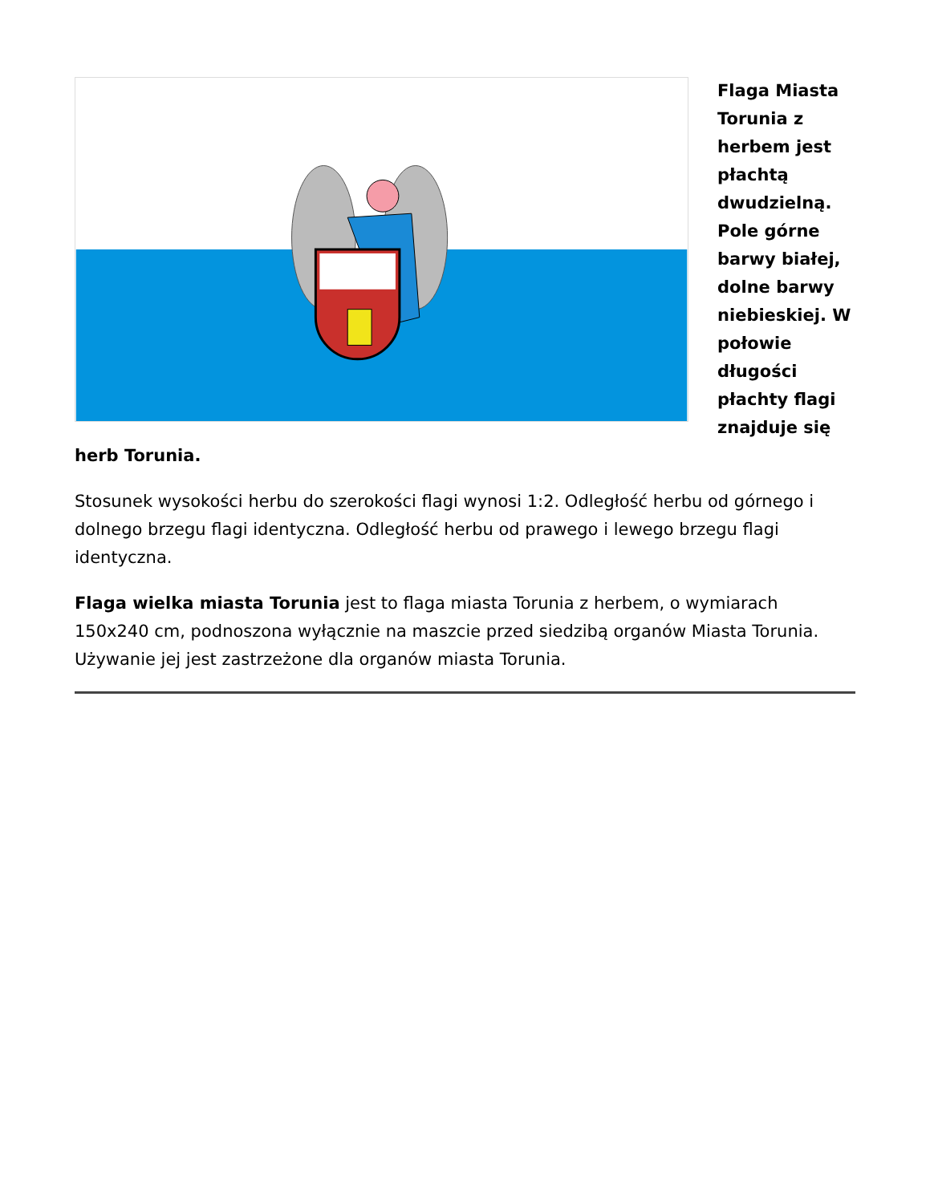Flaga Miasta Torunia z herbem jest płachtą dwudzielną. Pole górne barwy białej, dolne barwy niebieskiej. W połowie długości płachty flagi znajduje się herb Torunia.
Stosunek wysokości herbu do szerokości flagi wynosi 1:2. Odległość herbu od górnego i dolnego brzegu flagi identyczna. Odległość herbu od prawego i lewego brzegu flagi identyczna.
Flaga wielka miasta Torunia jest to flaga miasta Torunia z herbem, o wymiarach 150x240 cm, podnoszona wyłącznie na maszcie przed siedzibą organów Miasta Torunia. Używanie jej jest zastrzeżone dla organów miasta Torunia.